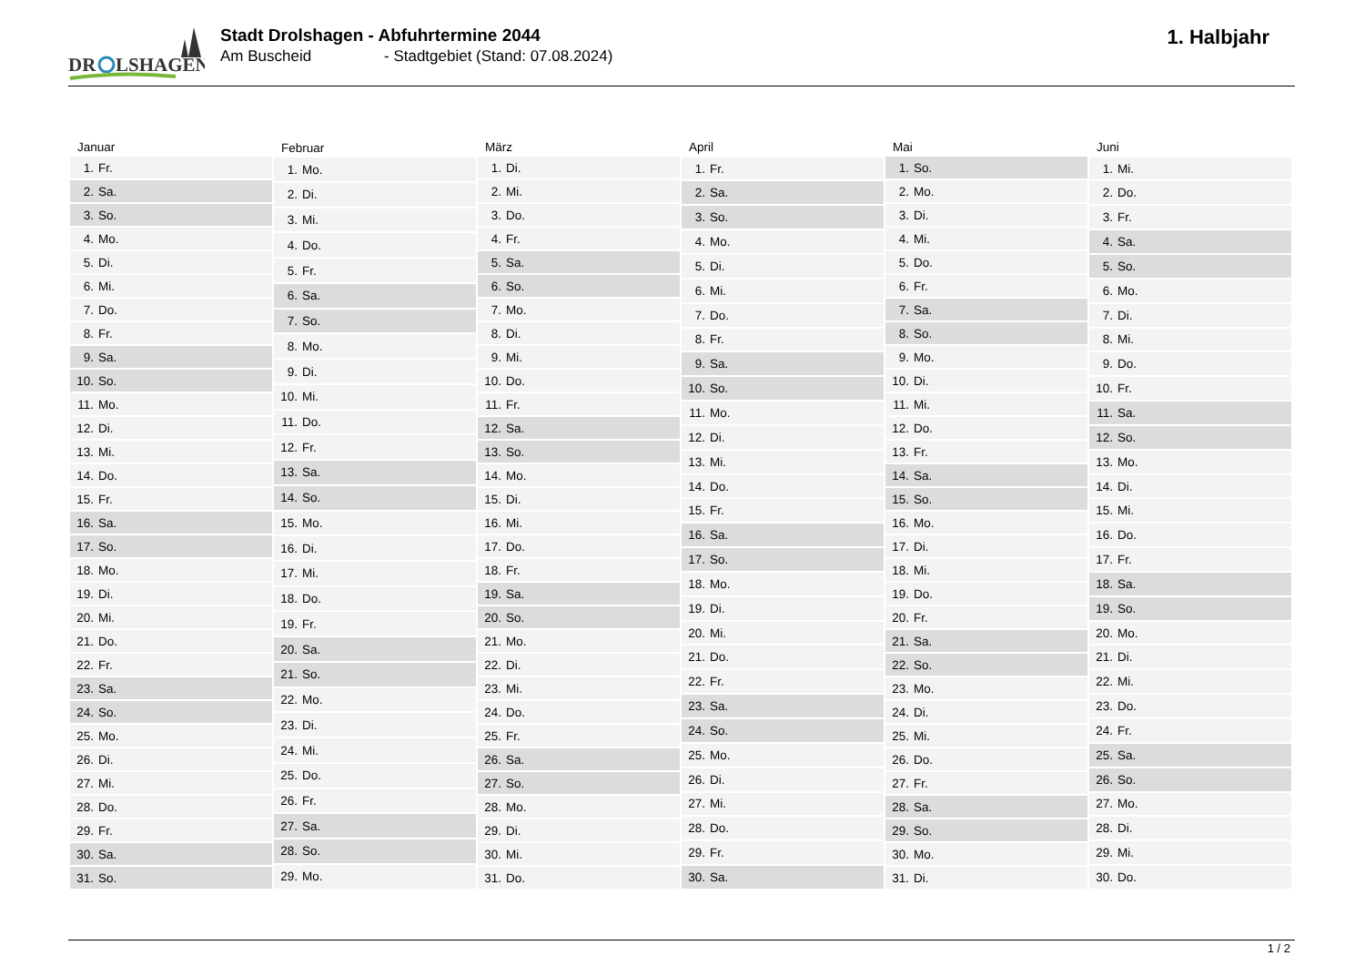DR
LSHAGEN
Stadt Drolshagen - Abfuhrtermine 2044
Am Buscheid - Stadtgebiet (Stand: 07.08.2024)
1. Halbjahr
| Januar | |
| --- | --- |
| 1. | Fr. |
| 2. | Sa. |
| 3. | So. |
| 4. | Mo. |
| 5. | Di. |
| 6. | Mi. |
| 7. | Do. |
| 8. | Fr. |
| 9. | Sa. |
| 10. | So. |
| 11. | Mo. |
| 12. | Di. |
| 13. | Mi. |
| 14. | Do. |
| 15. | Fr. |
| 16. | Sa. |
| 17. | So. |
| 18. | Mo. |
| 19. | Di. |
| 20. | Mi. |
| 21. | Do. |
| 22. | Fr. |
| 23. | Sa. |
| 24. | So. |
| 25. | Mo. |
| 26. | Di. |
| 27. | Mi. |
| 28. | Do. |
| 29. | Fr. |
| 30. | Sa. |
| 31. | So. |
| Februar | |
| --- | --- |
| 1. | Mo. |
| 2. | Di. |
| 3. | Mi. |
| 4. | Do. |
| 5. | Fr. |
| 6. | Sa. |
| 7. | So. |
| 8. | Mo. |
| 9. | Di. |
| 10. | Mi. |
| 11. | Do. |
| 12. | Fr. |
| 13. | Sa. |
| 14. | So. |
| 15. | Mo. |
| 16. | Di. |
| 17. | Mi. |
| 18. | Do. |
| 19. | Fr. |
| 20. | Sa. |
| 21. | So. |
| 22. | Mo. |
| 23. | Di. |
| 24. | Mi. |
| 25. | Do. |
| 26. | Fr. |
| 27. | Sa. |
| 28. | So. |
| 29. | Mo. |
| März | |
| --- | --- |
| 1. | Di. |
| 2. | Mi. |
| 3. | Do. |
| 4. | Fr. |
| 5. | Sa. |
| 6. | So. |
| 7. | Mo. |
| 8. | Di. |
| 9. | Mi. |
| 10. | Do. |
| 11. | Fr. |
| 12. | Sa. |
| 13. | So. |
| 14. | Mo. |
| 15. | Di. |
| 16. | Mi. |
| 17. | Do. |
| 18. | Fr. |
| 19. | Sa. |
| 20. | So. |
| 21. | Mo. |
| 22. | Di. |
| 23. | Mi. |
| 24. | Do. |
| 25. | Fr. |
| 26. | Sa. |
| 27. | So. |
| 28. | Mo. |
| 29. | Di. |
| 30. | Mi. |
| 31. | Do. |
| April | |
| --- | --- |
| 1. | Fr. |
| 2. | Sa. |
| 3. | So. |
| 4. | Mo. |
| 5. | Di. |
| 6. | Mi. |
| 7. | Do. |
| 8. | Fr. |
| 9. | Sa. |
| 10. | So. |
| 11. | Mo. |
| 12. | Di. |
| 13. | Mi. |
| 14. | Do. |
| 15. | Fr. |
| 16. | Sa. |
| 17. | So. |
| 18. | Mo. |
| 19. | Di. |
| 20. | Mi. |
| 21. | Do. |
| 22. | Fr. |
| 23. | Sa. |
| 24. | So. |
| 25. | Mo. |
| 26. | Di. |
| 27. | Mi. |
| 28. | Do. |
| 29. | Fr. |
| 30. | Sa. |
| Mai | |
| --- | --- |
| 1. | So. |
| 2. | Mo. |
| 3. | Di. |
| 4. | Mi. |
| 5. | Do. |
| 6. | Fr. |
| 7. | Sa. |
| 8. | So. |
| 9. | Mo. |
| 10. | Di. |
| 11. | Mi. |
| 12. | Do. |
| 13. | Fr. |
| 14. | Sa. |
| 15. | So. |
| 16. | Mo. |
| 17. | Di. |
| 18. | Mi. |
| 19. | Do. |
| 20. | Fr. |
| 21. | Sa. |
| 22. | So. |
| 23. | Mo. |
| 24. | Di. |
| 25. | Mi. |
| 26. | Do. |
| 27. | Fr. |
| 28. | Sa. |
| 29. | So. |
| 30. | Mo. |
| 31. | Di. |
| Juni | |
| --- | --- |
| 1. | Mi. |
| 2. | Do. |
| 3. | Fr. |
| 4. | Sa. |
| 5. | So. |
| 6. | Mo. |
| 7. | Di. |
| 8. | Mi. |
| 9. | Do. |
| 10. | Fr. |
| 11. | Sa. |
| 12. | So. |
| 13. | Mo. |
| 14. | Di. |
| 15. | Mi. |
| 16. | Do. |
| 17. | Fr. |
| 18. | Sa. |
| 19. | So. |
| 20. | Mo. |
| 21. | Di. |
| 22. | Mi. |
| 23. | Do. |
| 24. | Fr. |
| 25. | Sa. |
| 26. | So. |
| 27. | Mo. |
| 28. | Di. |
| 29. | Mi. |
| 30. | Do. |
1 / 2